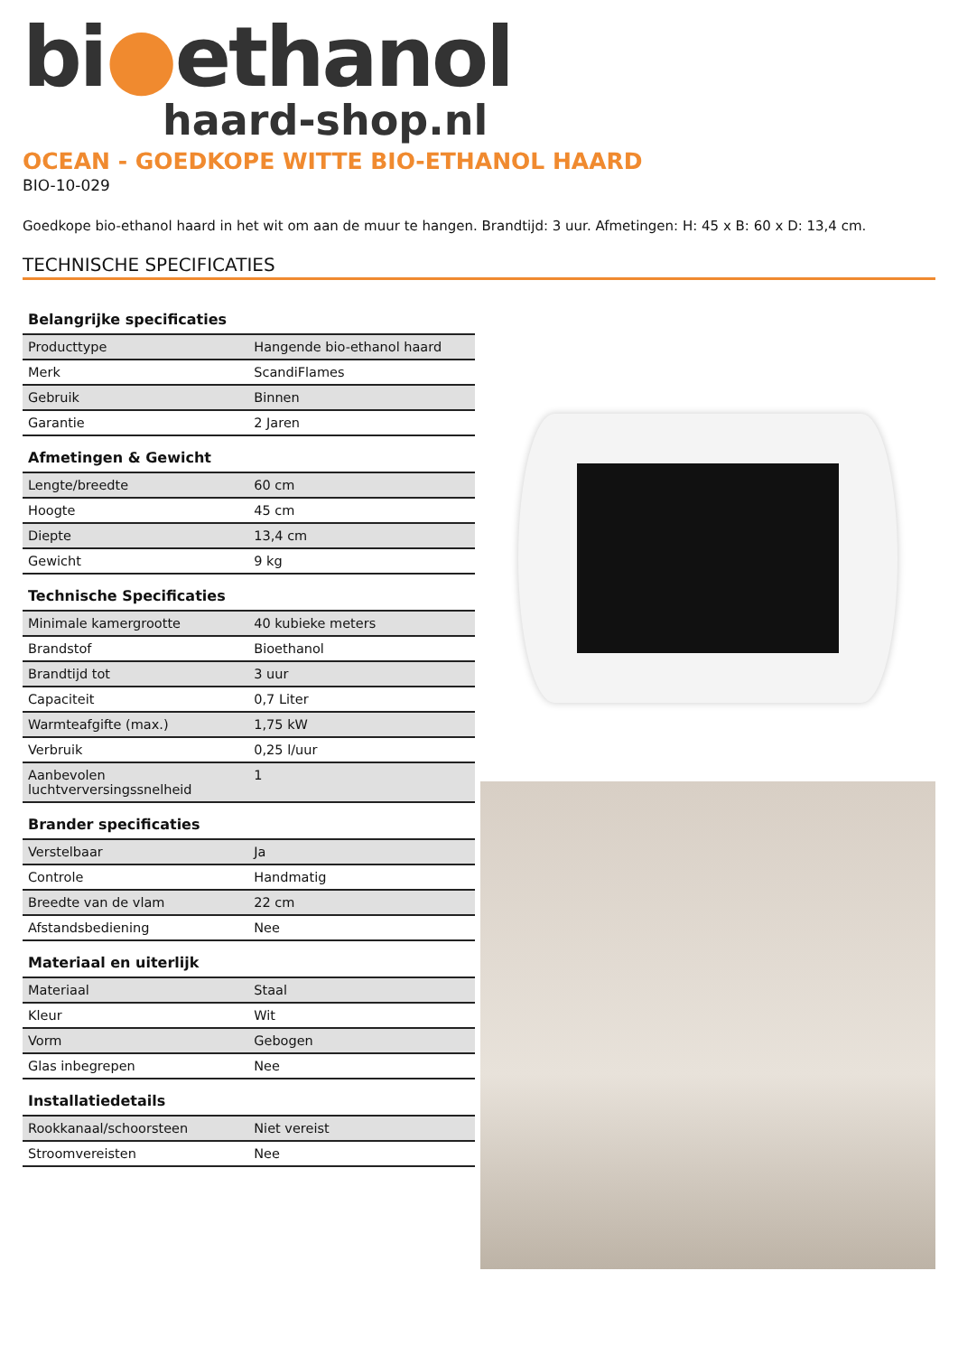bi●ethanol
haard-shop.nl
OCEAN - GOEDKOPE WITTE BIO-ETHANOL HAARD
BIO-10-029
Goedkope bio-ethanol haard in het wit om aan de muur te hangen. Brandtijd: 3 uur. Afmetingen: H: 45 x B: 60 x D: 13,4 cm.
TECHNISCHE SPECIFICATIES
Belangrijke specificaties
| Producttype | Hangende bio-ethanol haard |
| Merk | ScandiFlames |
| Gebruik | Binnen |
| Garantie | 2 Jaren |
Afmetingen & Gewicht
| Lengte/breedte | 60 cm |
| Hoogte | 45 cm |
| Diepte | 13,4 cm |
| Gewicht | 9 kg |
Technische Specificaties
| Minimale kamergrootte | 40 kubieke meters |
| Brandstof | Bioethanol |
| Brandtijd tot | 3 uur |
| Capaciteit | 0,7 Liter |
| Warmteafgifte (max.) | 1,75 kW |
| Verbruik | 0,25 l/uur |
| Aanbevolen luchtverversingssnelheid | 1 |
Brander specificaties
| Verstelbaar | Ja |
| Controle | Handmatig |
| Breedte van de vlam | 22 cm |
| Afstandsbediening | Nee |
Materiaal en uiterlijk
| Materiaal | Staal |
| Kleur | Wit |
| Vorm | Gebogen |
| Glas inbegrepen | Nee |
Installatiedetails
| Rookkanaal/schoorsteen | Niet vereist |
| Stroomvereisten | Nee |